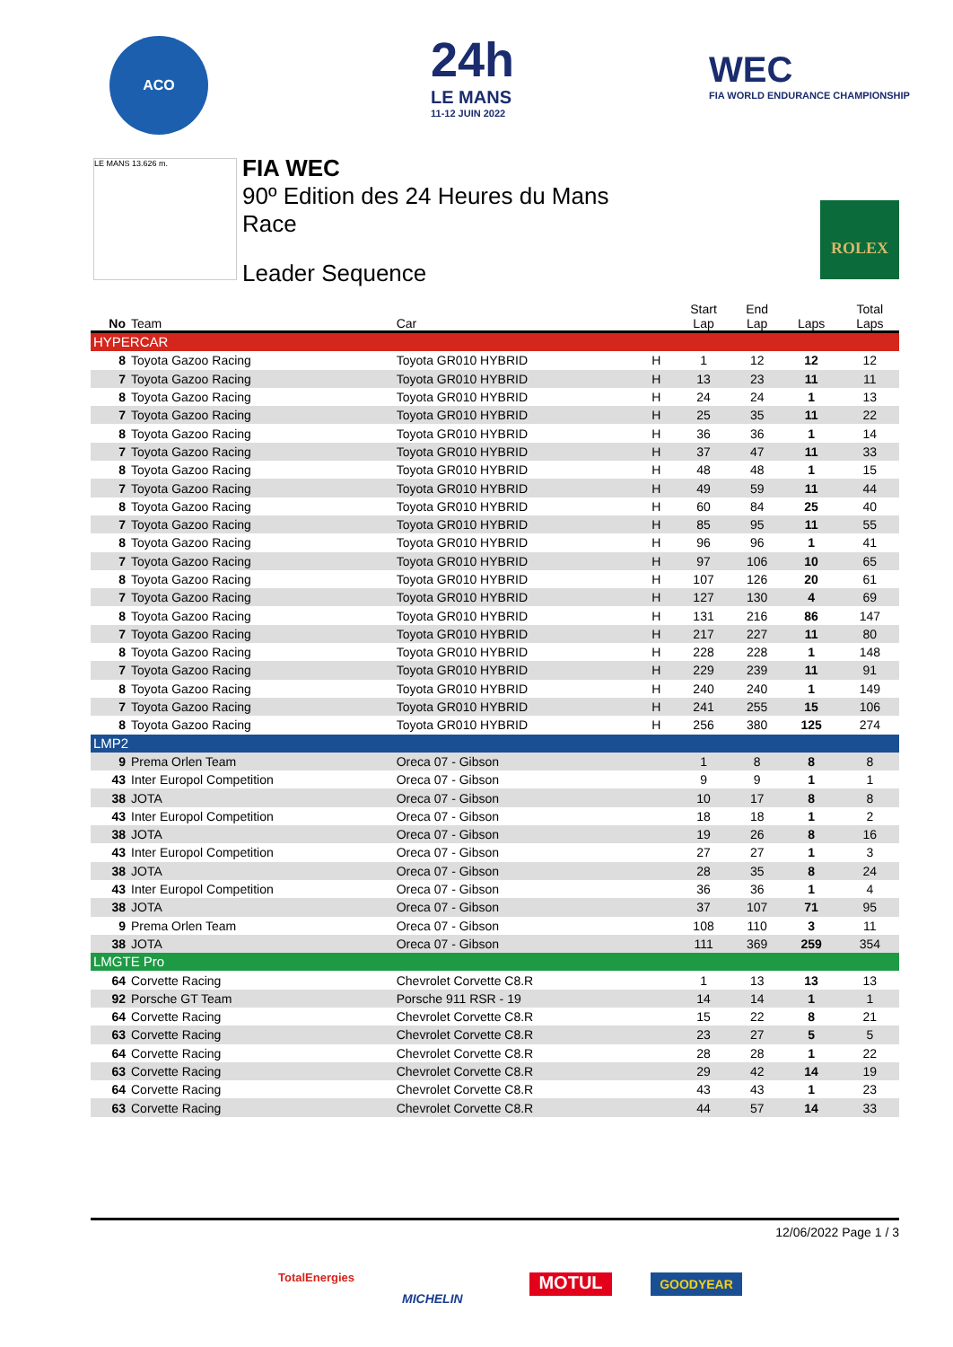ACO
24h
LE MANS
11-12 JUIN 2022
WEC
FIA WORLD ENDURANCE CHAMPIONSHIP
LE MANS 13.626 m.
FIA WEC
90º Edition des 24 Heures du Mans
Race
Leader Sequence
ROLEX
| No | Team | Car | | Start Lap | End Lap | Laps | Total Laps |
| --- | --- | --- | --- | --- | --- | --- | --- |
| HYPERCAR | | | | | | | |
| 8 | Toyota Gazoo Racing | Toyota GR010 HYBRID | H | 1 | 12 | 12 | 12 |
| 7 | Toyota Gazoo Racing | Toyota GR010 HYBRID | H | 13 | 23 | 11 | 11 |
| 8 | Toyota Gazoo Racing | Toyota GR010 HYBRID | H | 24 | 24 | 1 | 13 |
| 7 | Toyota Gazoo Racing | Toyota GR010 HYBRID | H | 25 | 35 | 11 | 22 |
| 8 | Toyota Gazoo Racing | Toyota GR010 HYBRID | H | 36 | 36 | 1 | 14 |
| 7 | Toyota Gazoo Racing | Toyota GR010 HYBRID | H | 37 | 47 | 11 | 33 |
| 8 | Toyota Gazoo Racing | Toyota GR010 HYBRID | H | 48 | 48 | 1 | 15 |
| 7 | Toyota Gazoo Racing | Toyota GR010 HYBRID | H | 49 | 59 | 11 | 44 |
| 8 | Toyota Gazoo Racing | Toyota GR010 HYBRID | H | 60 | 84 | 25 | 40 |
| 7 | Toyota Gazoo Racing | Toyota GR010 HYBRID | H | 85 | 95 | 11 | 55 |
| 8 | Toyota Gazoo Racing | Toyota GR010 HYBRID | H | 96 | 96 | 1 | 41 |
| 7 | Toyota Gazoo Racing | Toyota GR010 HYBRID | H | 97 | 106 | 10 | 65 |
| 8 | Toyota Gazoo Racing | Toyota GR010 HYBRID | H | 107 | 126 | 20 | 61 |
| 7 | Toyota Gazoo Racing | Toyota GR010 HYBRID | H | 127 | 130 | 4 | 69 |
| 8 | Toyota Gazoo Racing | Toyota GR010 HYBRID | H | 131 | 216 | 86 | 147 |
| 7 | Toyota Gazoo Racing | Toyota GR010 HYBRID | H | 217 | 227 | 11 | 80 |
| 8 | Toyota Gazoo Racing | Toyota GR010 HYBRID | H | 228 | 228 | 1 | 148 |
| 7 | Toyota Gazoo Racing | Toyota GR010 HYBRID | H | 229 | 239 | 11 | 91 |
| 8 | Toyota Gazoo Racing | Toyota GR010 HYBRID | H | 240 | 240 | 1 | 149 |
| 7 | Toyota Gazoo Racing | Toyota GR010 HYBRID | H | 241 | 255 | 15 | 106 |
| 8 | Toyota Gazoo Racing | Toyota GR010 HYBRID | H | 256 | 380 | 125 | 274 |
| LMP2 | | | | | | | |
| 9 | Prema Orlen Team | Oreca 07 - Gibson | | 1 | 8 | 8 | 8 |
| 43 | Inter Europol Competition | Oreca 07 - Gibson | | 9 | 9 | 1 | 1 |
| 38 | JOTA | Oreca 07 - Gibson | | 10 | 17 | 8 | 8 |
| 43 | Inter Europol Competition | Oreca 07 - Gibson | | 18 | 18 | 1 | 2 |
| 38 | JOTA | Oreca 07 - Gibson | | 19 | 26 | 8 | 16 |
| 43 | Inter Europol Competition | Oreca 07 - Gibson | | 27 | 27 | 1 | 3 |
| 38 | JOTA | Oreca 07 - Gibson | | 28 | 35 | 8 | 24 |
| 43 | Inter Europol Competition | Oreca 07 - Gibson | | 36 | 36 | 1 | 4 |
| 38 | JOTA | Oreca 07 - Gibson | | 37 | 107 | 71 | 95 |
| 9 | Prema Orlen Team | Oreca 07 - Gibson | | 108 | 110 | 3 | 11 |
| 38 | JOTA | Oreca 07 - Gibson | | 111 | 369 | 259 | 354 |
| LMGTE Pro | | | | | | | |
| 64 | Corvette Racing | Chevrolet Corvette C8.R | | 1 | 13 | 13 | 13 |
| 92 | Porsche GT Team | Porsche 911 RSR - 19 | | 14 | 14 | 1 | 1 |
| 64 | Corvette Racing | Chevrolet Corvette C8.R | | 15 | 22 | 8 | 21 |
| 63 | Corvette Racing | Chevrolet Corvette C8.R | | 23 | 27 | 5 | 5 |
| 64 | Corvette Racing | Chevrolet Corvette C8.R | | 28 | 28 | 1 | 22 |
| 63 | Corvette Racing | Chevrolet Corvette C8.R | | 29 | 42 | 14 | 19 |
| 64 | Corvette Racing | Chevrolet Corvette C8.R | | 43 | 43 | 1 | 23 |
| 63 | Corvette Racing | Chevrolet Corvette C8.R | | 44 | 57 | 14 | 33 |
12/06/2022 Page 1 / 3
TotalEnergies
MICHELIN
MOTUL GOODYEAR